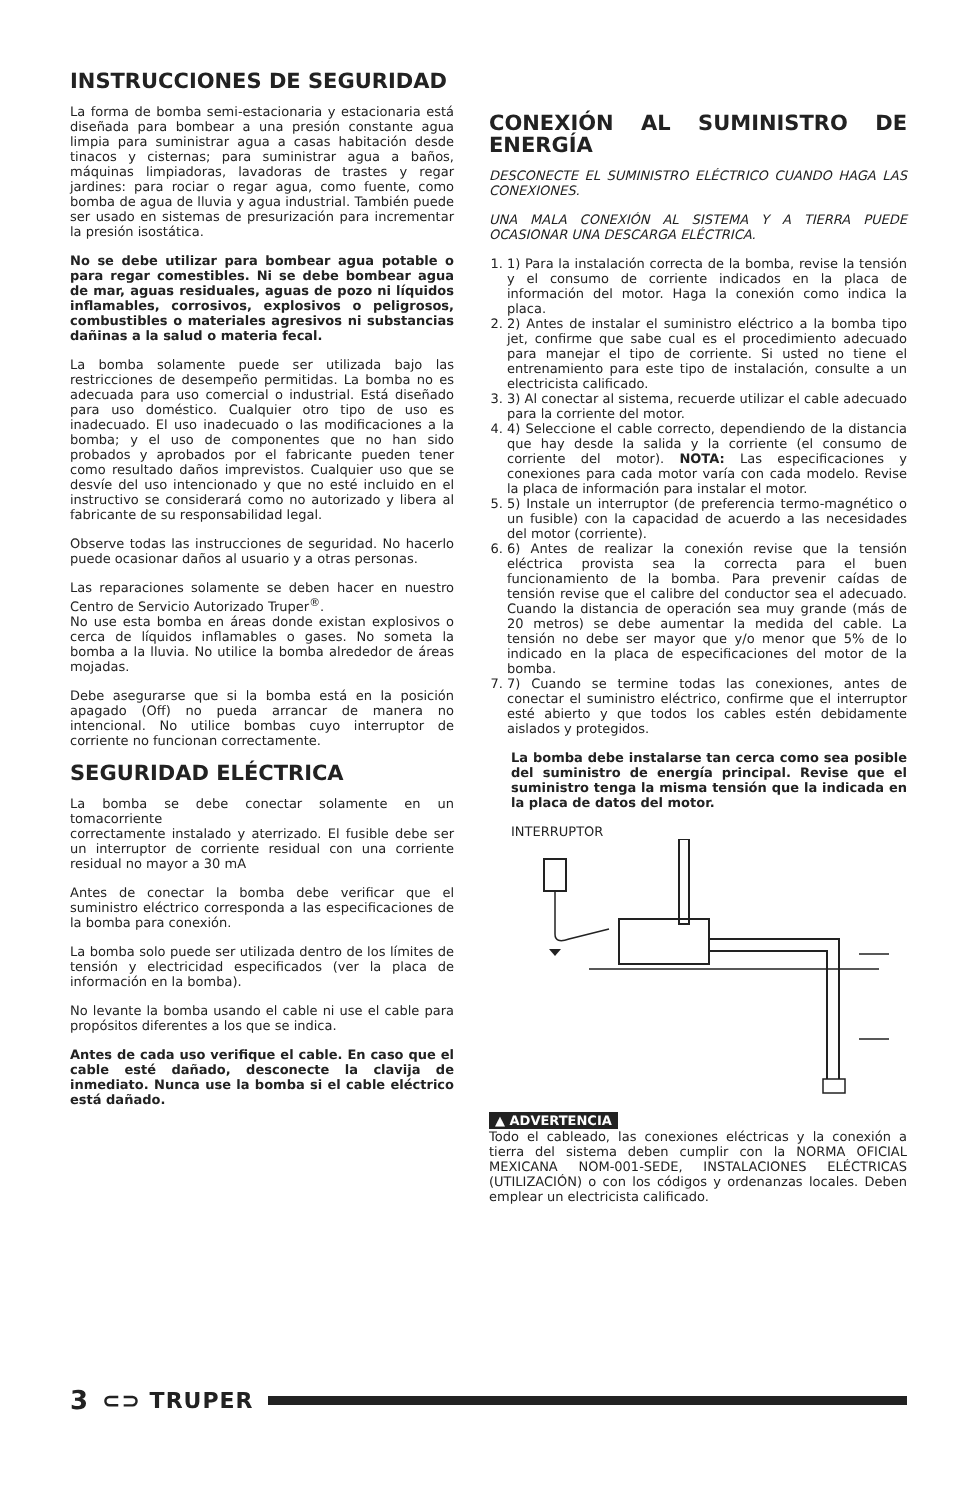INSTRUCCIONES DE SEGURIDAD
La forma de bomba semi-estacionaria y estacionaria está diseñada para bombear a una presión constante agua limpia para suministrar agua a casas habitación desde tinacos y cisternas; para suministrar agua a baños, máquinas limpiadoras, lavadoras de trastes y regar jardines: para rociar o regar agua, como fuente, como bomba de agua de lluvia y agua industrial. También puede ser usado en sistemas de presurización para incrementar la presión isostática.
No se debe utilizar para bombear agua potable o para regar comestibles. Ni se debe bombear agua de mar, aguas residuales, aguas de pozo ni líquidos inflamables, corrosivos, explosivos o peligrosos, combustibles o materiales agresivos ni substancias dañinas a la salud o materia fecal.
La bomba solamente puede ser utilizada bajo las restricciones de desempeño permitidas. La bomba no es adecuada para uso comercial o industrial. Está diseñado para uso doméstico. Cualquier otro tipo de uso es inadecuado. El uso inadecuado o las modificaciones a la bomba; y el uso de componentes que no han sido probados y aprobados por el fabricante pueden tener como resultado daños imprevistos. Cualquier uso que se desvíe del uso intencionado y que no esté incluido en el instructivo se considerará como no autorizado y libera al fabricante de su responsabilidad legal.
Observe todas las instrucciones de seguridad. No hacerlo puede ocasionar daños al usuario y a otras personas.
Las reparaciones solamente se deben hacer en nuestro Centro de Servicio Autorizado Truper<sup>®</sup>.
No use esta bomba en áreas donde existan explosivos o cerca de líquidos inflamables o gases. No someta la bomba a la lluvia. No utilice la bomba alrededor de áreas mojadas.
Debe asegurarse que si la bomba está en la posición apagado (Off) no pueda arrancar de manera no intencional. No utilice bombas cuyo interruptor de corriente no funcionan correctamente.
SEGURIDAD ELÉCTRICA
La bomba se debe conectar solamente en un tomacorriente
correctamente instalado y aterrizado. El fusible debe ser un interruptor de corriente residual con una corriente residual no mayor a 30 mA
Antes de conectar la bomba debe verificar que el suministro eléctrico corresponda a las especificaciones de la bomba para conexión.
La bomba solo puede ser utilizada dentro de los límites de tensión y electricidad especificados (ver la placa de información en la bomba).
No levante la bomba usando el cable ni use el cable para propósitos diferentes a los que se indica.
Antes de cada uso verifique el cable. En caso que el cable esté dañado, desconecte la clavija de inmediato. Nunca use la bomba si el cable eléctrico está dañado.
CONEXIÓN AL SUMINISTRO DE ENERGÍA
DESCONECTE EL SUMINISTRO ELÉCTRICO CUANDO HAGA LAS CONEXIONES.
UNA MALA CONEXIÓN AL SISTEMA Y A TIERRA PUEDE OCASIONAR UNA DESCARGA ELÉCTRICA.
1. 1) Para la instalación correcta de la bomba, revise la tensión y el consumo de corriente indicados en la placa de información del motor. Haga la conexión como indica la placa.
2. 2) Antes de instalar el suministro eléctrico a la bomba tipo jet, confirme que sabe cual es el procedimiento adecuado para manejar el tipo de corriente. Si usted no tiene el entrenamiento para este tipo de instalación, consulte a un electricista calificado.
3. 3) Al conectar al sistema, recuerde utilizar el cable adecuado para la corriente del motor.
4. 4) Seleccione el cable correcto, dependiendo de la distancia que hay desde la salida y la corriente (el consumo de corriente del motor). NOTA: Las especificaciones y conexiones para cada motor varía con cada modelo. Revise la placa de información para instalar el motor.
5. 5) Instale un interruptor (de preferencia termo-magnético o un fusible) con la capacidad de acuerdo a las necesidades del motor (corriente).
6. 6) Antes de realizar la conexión revise que la tensión eléctrica provista sea la correcta para el buen funcionamiento de la bomba. Para prevenir caídas de tensión revise que el calibre del conductor sea el adecuado. Cuando la distancia de operación sea muy grande (más de 20 metros) se debe aumentar la medida del cable. La tensión no debe ser mayor que y/o menor que 5% de lo indicado en la placa de especificaciones del motor de la bomba.
7. 7) Cuando se termine todas las conexiones, antes de conectar el suministro eléctrico, confirme que el interruptor esté abierto y que todos los cables estén debidamente aislados y protegidos.
La bomba debe instalarse tan cerca como sea posible del suministro de energía principal. Revise que el suministro tenga la misma tensión que la indicada en la placa de datos del motor.
INTERRUPTOR
▲ ADVERTENCIA
Todo el cableado, las conexiones eléctricas y la conexión a tierra del sistema deben cumplir con la NORMA OFICIAL MEXICANA NOM-001-SEDE, INSTALACIONES ELÉCTRICAS (UTILIZACIÓN) o con los códigos y ordenanzas locales. Deben emplear un electricista calificado.
3 ⊂⊃ TRUPER